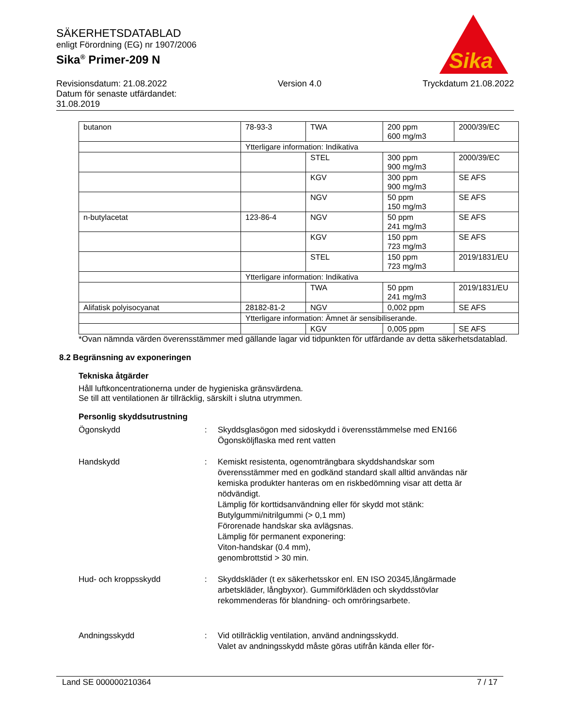SÄKERHETSDATABLAD
enligt Förordning (EG) nr 1907/2006
Sika<sup>®</sup> Primer-209 N
Sika
Revisionsdatum: 21.08.2022
Datum för senaste utfärdandet:
31.08.2019
Version 4.0 Tryckdatum 21.08.2022
| butanon | 78-93-3 | TWA | 200 ppm 600 mg/m3 | 2000/39/EC |
| | Ytterligare information: Indikativa | | | |
| | | STEL | 300 ppm 900 mg/m3 | 2000/39/EC |
| | | KGV | 300 ppm 900 mg/m3 | SE AFS |
| | | NGV | 50 ppm 150 mg/m3 | SE AFS |
| n-butylacetat | 123-86-4 | NGV | 50 ppm 241 mg/m3 | SE AFS |
| | | KGV | 150 ppm 723 mg/m3 | SE AFS |
| | | STEL | 150 ppm 723 mg/m3 | 2019/1831/EU |
| | Ytterligare information: Indikativa | | | |
| | | TWA | 50 ppm 241 mg/m3 | 2019/1831/EU |
| Alifatisk polyisocyanat | 28182-81-2 | NGV | 0,002 ppm | SE AFS |
| | Ytterligare information: Ämnet är sensibiliserande. | | | |
| | | KGV | 0,005 ppm | SE AFS |
*Ovan nämnda värden överensstämmer med gällande lagar vid tidpunkten för utfärdande av detta säkerhetsdatablad.
8.2 Begränsning av exponeringen
Tekniska åtgärder
Håll luftkoncentrationerna under de hygieniska gränsvärdena.
Se till att ventilationen är tillräcklig, särskilt i slutna utrymmen.
Personlig skyddsutrustning
Ögonskydd : Skyddsglasögon med sidoskydd i överensstämmelse med EN166
Ögonsköljflaska med rent vatten
Handskydd : Kemiskt resistenta, ogenomträngbara skyddshandskar som överensstämmer med en godkänd standard skall alltid användas när kemiska produkter hanteras om en riskbedömning visar att detta är nödvändigt.
Lämplig för korttidsanvändning eller för skydd mot stänk:
Butylgummi/nitrilgummi (> 0,1 mm)
Förorenade handskar ska avlägsnas.
Lämplig för permanent exponering:
Viton-handskar (0.4 mm),
genombrottstid > 30 min.
Hud- och kroppsskydd : Skyddskläder (t ex säkerhetsskor enl. EN ISO 20345,långärmade arbetskläder, långbyxor). Gummiförkläden och skyddsstövlar rekommenderas för blandning- och omröringsarbete.
Andningsskydd : Vid otillräcklig ventilation, använd andningsskydd.
Valet av andningsskydd måste göras utifrån kända eller för-
Land SE 000000210364 7 / 17